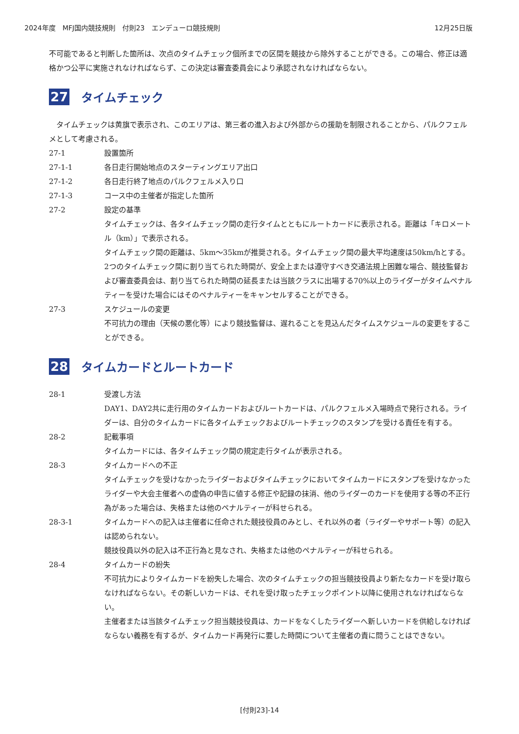2024年度　MFJ国内競技規則　付則23　エンデューロ競技規則 12月25日版
不可能であると判断した箇所は、次点のタイムチェック個所までの区間を競技から除外することができる。この場合、修正は適格かつ公平に実施されなければならず、この決定は審査委員会により承認されなければならない。
27 タイムチェック
　タイムチェックは黄旗で表示され、このエリアは、第三者の進入および外部からの援助を制限されることから、パルクフェルメとして考慮される。
27-1 設置箇所
27-1-1 各日走行開始地点のスターティングエリア出口
27-1-2 各日走行終了地点のパルクフェルメ入り口
27-1-3 コース中の主催者が指定した箇所
27-2 設定の基準
タイムチェックは、各タイムチェック間の走行タイムとともにルートカードに表示される。距離は「キロメートル（km）」で表示される。
タイムチェック間の距離は、5km～35kmが推奨される。タイムチェック間の最大平均速度は50km/hとする。2つのタイムチェック間に割り当てられた時間が、安全上または遵守すべき交通法規上困難な場合、競技監督および審査委員会は、割り当てられた時間の延長または当該クラスに出場する70%以上のライダーがタイムペナルティーを受けた場合にはそのペナルティーをキャンセルすることができる。
27-3 スケジュールの変更
不可抗力の理由（天候の悪化等）により競技監督は、遅れることを見込んだタイムスケジュールの変更をすることができる。
28 タイムカードとルートカード
28-1 受渡し方法
DAY1、DAY2共に走行用のタイムカードおよびルートカードは、パルクフェルメ入場時点で発行される。ライダーは、自分のタイムカードに各タイムチェックおよびルートチェックのスタンプを受ける責任を有する。
28-2 記載事項
タイムカードには、各タイムチェック間の規定走行タイムが表示される。
28-3 タイムカードへの不正
タイムチェックを受けなかったライダーおよびタイムチェックにおいてタイムカードにスタンプを受けなかったライダーや大会主催者への虚偽の申告に値する修正や記録の抹消、他のライダーのカードを使用する等の不正行為があった場合は、失格または他のペナルティーが科せられる。
28-3-1 タイムカードへの記入は主催者に任命された競技役員のみとし、それ以外の者（ライダーやサポート等）の記入は認められない。
競技役員以外の記入は不正行為と見なされ、失格または他のペナルティーが科せられる。
28-4 タイムカードの紛失
不可抗力によりタイムカードを紛失した場合、次のタイムチェックの担当競技役員より新たなカードを受け取らなければならない。その新しいカードは、それを受け取ったチェックポイント以降に使用されなければならない。
主催者または当該タイムチェック担当競技役員は、カードをなくしたライダーへ新しいカードを供給しなければならない義務を有するが、タイムカード再発行に要した時間について主催者の責に問うことはできない。
[付則23]-14